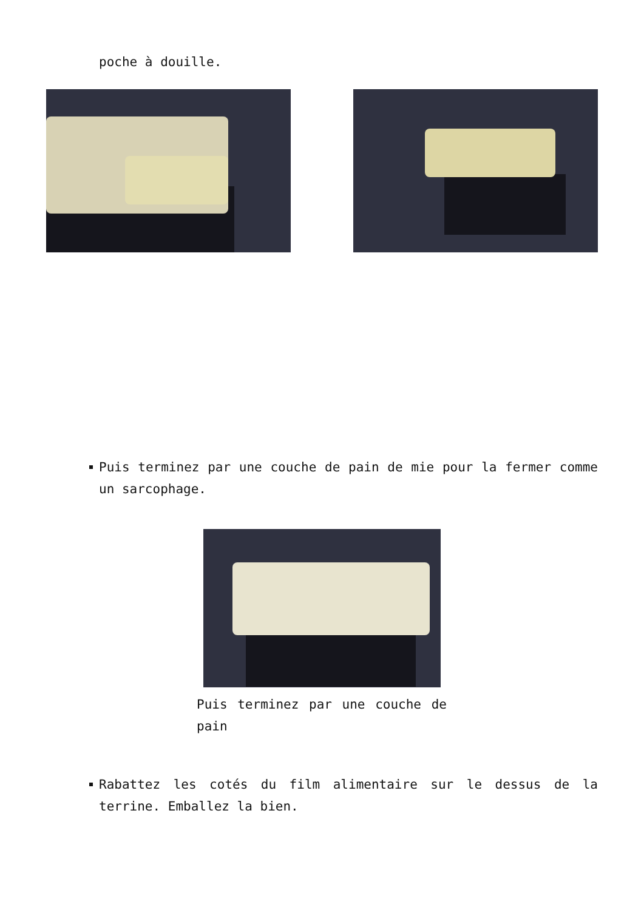poche à douille.
Puis terminez par une couche de pain de mie pour la fermer comme un sarcophage.
Puis terminez par une couche de pain
Rabattez les cotés du film alimentaire sur le dessus de la terrine. Emballez la bien.